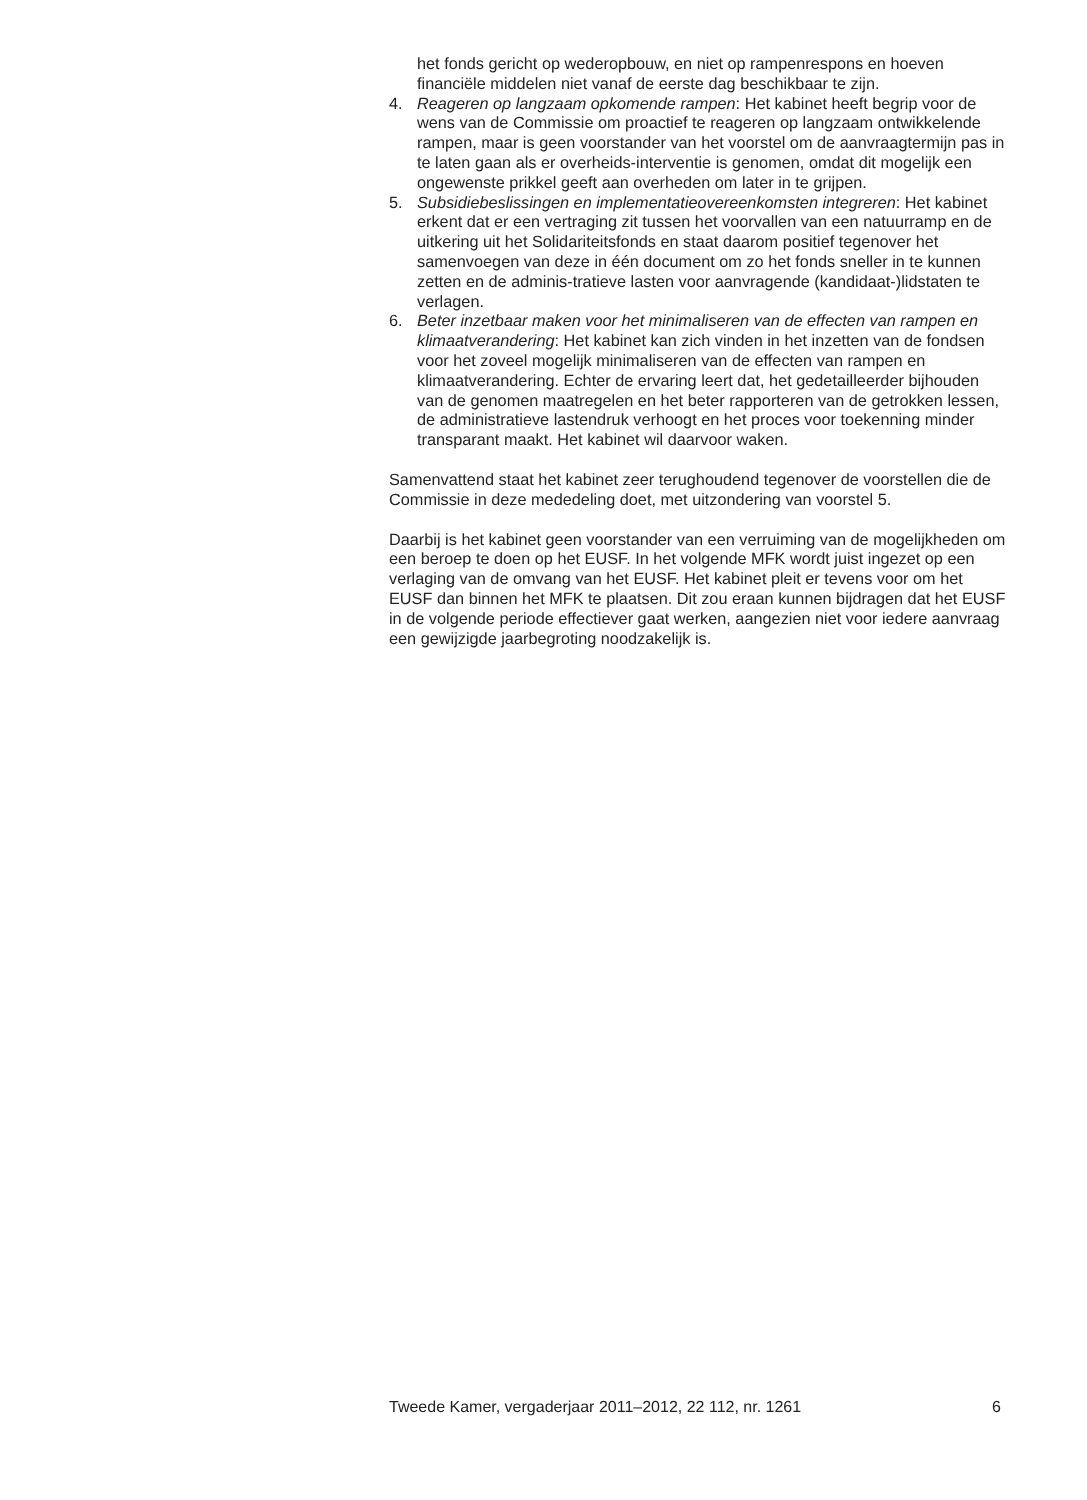het fonds gericht op wederopbouw, en niet op rampenrespons en hoeven financiële middelen niet vanaf de eerste dag beschikbaar te zijn.
4. Reageren op langzaam opkomende rampen: Het kabinet heeft begrip voor de wens van de Commissie om proactief te reageren op langzaam ontwikkelende rampen, maar is geen voorstander van het voorstel om de aanvraagtermijn pas in te laten gaan als er overheids-interventie is genomen, omdat dit mogelijk een ongewenste prikkel geeft aan overheden om later in te grijpen.
5. Subsidiebeslissingen en implementatieovereenkomsten integreren: Het kabinet erkent dat er een vertraging zit tussen het voorvallen van een natuurramp en de uitkering uit het Solidariteitsfonds en staat daarom positief tegenover het samenvoegen van deze in één document om zo het fonds sneller in te kunnen zetten en de adminis-tratieve lasten voor aanvragende (kandidaat-)lidstaten te verlagen.
6. Beter inzetbaar maken voor het minimaliseren van de effecten van rampen en klimaatverandering: Het kabinet kan zich vinden in het inzetten van de fondsen voor het zoveel mogelijk minimaliseren van de effecten van rampen en klimaatverandering. Echter de ervaring leert dat, het gedetailleerder bijhouden van de genomen maatregelen en het beter rapporteren van de getrokken lessen, de administratieve lastendruk verhoogt en het proces voor toekenning minder transparant maakt. Het kabinet wil daarvoor waken.
Samenvattend staat het kabinet zeer terughoudend tegenover de voorstellen die de Commissie in deze mededeling doet, met uitzondering van voorstel 5.
Daarbij is het kabinet geen voorstander van een verruiming van de mogelijkheden om een beroep te doen op het EUSF. In het volgende MFK wordt juist ingezet op een verlaging van de omvang van het EUSF. Het kabinet pleit er tevens voor om het EUSF dan binnen het MFK te plaatsen. Dit zou eraan kunnen bijdragen dat het EUSF in de volgende periode effectiever gaat werken, aangezien niet voor iedere aanvraag een gewijzigde jaarbegroting noodzakelijk is.
Tweede Kamer, vergaderjaar 2011–2012, 22 112, nr. 1261 6